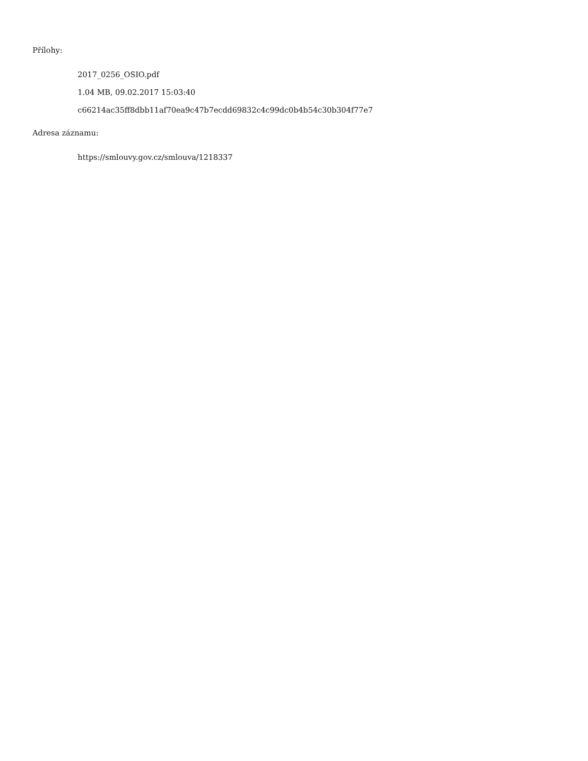Přílohy:
2017_0256_OSIO.pdf
1.04 MB, 09.02.2017 15:03:40
c66214ac35ff8dbb11af70ea9c47b7ecdd69832c4c99dc0b4b54c30b304f77e7
Adresa záznamu:
https://smlouvy.gov.cz/smlouva/1218337